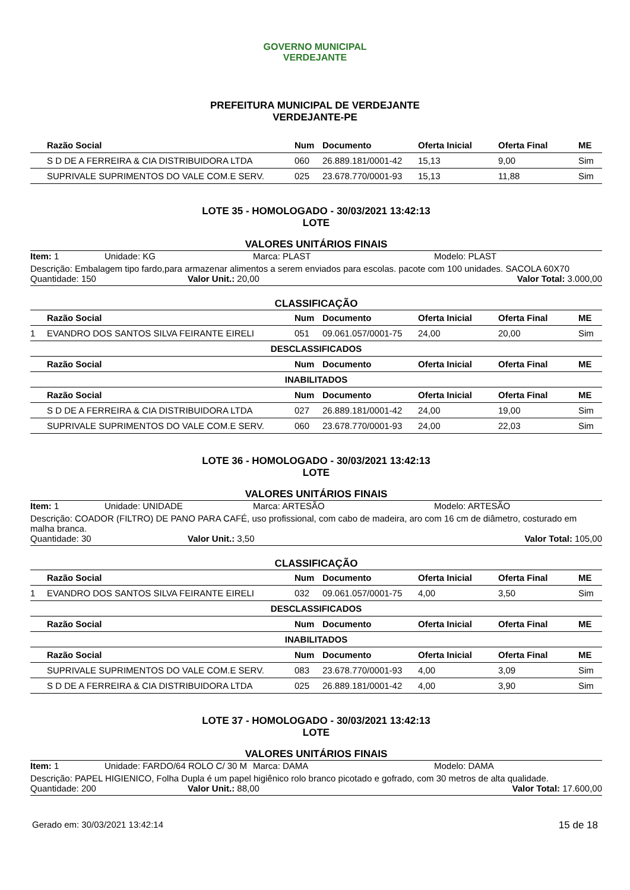GOVERNO MUNICIPAL
VERDEJANTE
PREFEITURA MUNICIPAL DE VERDEJANTE
VERDEJANTE-PE
| | Razão Social | Num | Documento | Oferta Inicial | Oferta Final | ME |
| --- | --- | --- | --- | --- | --- | --- |
| | S D DE A FERREIRA & CIA DISTRIBUIDORA LTDA | 060 | 26.889.181/0001-42 | 15,13 | 9,00 | Sim |
| | SUPRIVALE SUPRIMENTOS DO VALE COM.E SERV. | 025 | 23.678.770/0001-93 | 15,13 | 11,88 | Sim |
LOTE 35 - HOMOLOGADO - 30/03/2021 13:42:13
LOTE
VALORES UNITÁRIOS FINAIS
Item: 1 Unidade: KG Marca: PLAST Modelo: PLAST
Descrição: Embalagem tipo fardo,para armazenar alimentos a serem enviados para escolas. pacote com 100 unidades. SACOLA 60X70
Quantidade: 150 Valor Unit.: 20,00 Valor Total: 3.000,00
CLASSIFICAÇÃO
| | Razão Social | Num | Documento | Oferta Inicial | Oferta Final | ME |
| --- | --- | --- | --- | --- | --- | --- |
| 1 | EVANDRO DOS SANTOS SILVA FEIRANTE EIRELI | 051 | 09.061.057/0001-75 | 24,00 | 20,00 | Sim |
| DESCLASSIFICADOS | | | | | | |
| | Razão Social | Num | Documento | Oferta Inicial | Oferta Final | ME |
| INABILITADOS | | | | | | |
| | Razão Social | Num | Documento | Oferta Inicial | Oferta Final | ME |
| | S D DE A FERREIRA & CIA DISTRIBUIDORA LTDA | 027 | 26.889.181/0001-42 | 24,00 | 19,00 | Sim |
| | SUPRIVALE SUPRIMENTOS DO VALE COM.E SERV. | 060 | 23.678.770/0001-93 | 24,00 | 22,03 | Sim |
LOTE 36 - HOMOLOGADO - 30/03/2021 13:42:13
LOTE
VALORES UNITÁRIOS FINAIS
Item: 1 Unidade: UNIDADE Marca: ARTESÃO Modelo: ARTESÃO
Descrição: COADOR (FILTRO) DE PANO PARA CAFÉ, uso profissional, com cabo de madeira, aro com 16 cm de diâmetro, costurado em malha branca.
Quantidade: 30 Valor Unit.: 3,50 Valor Total: 105,00
CLASSIFICAÇÃO
| | Razão Social | Num | Documento | Oferta Inicial | Oferta Final | ME |
| --- | --- | --- | --- | --- | --- | --- |
| 1 | EVANDRO DOS SANTOS SILVA FEIRANTE EIRELI | 032 | 09.061.057/0001-75 | 4,00 | 3,50 | Sim |
| DESCLASSIFICADOS | | | | | | |
| | Razão Social | Num | Documento | Oferta Inicial | Oferta Final | ME |
| INABILITADOS | | | | | | |
| | Razão Social | Num | Documento | Oferta Inicial | Oferta Final | ME |
| | SUPRIVALE SUPRIMENTOS DO VALE COM.E SERV. | 083 | 23.678.770/0001-93 | 4,00 | 3,09 | Sim |
| | S D DE A FERREIRA & CIA DISTRIBUIDORA LTDA | 025 | 26.889.181/0001-42 | 4,00 | 3,90 | Sim |
LOTE 37 - HOMOLOGADO - 30/03/2021 13:42:13
LOTE
VALORES UNITÁRIOS FINAIS
Item: 1 Unidade: FARDO/64 ROLO C/ 30 M Marca: DAMA Modelo: DAMA
Descrição: PAPEL HIGIENICO, Folha Dupla é um papel higiênico rolo branco picotado e gofrado, com 30 metros de alta qualidade.
Quantidade: 200 Valor Unit.: 88,00 Valor Total: 17.600,00
Gerado em: 30/03/2021 13:42:14 15 de 18